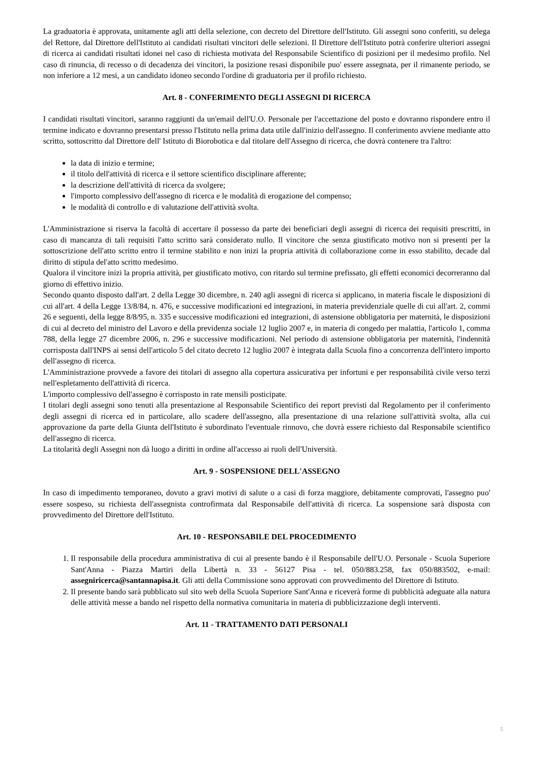La graduatoria è approvata, unitamente agli atti della selezione, con decreto del Direttore dell'Istituto. Gli assegni sono conferiti, su delega del Rettore, dal Direttore dell'Istituto ai candidati risultati vincitori delle selezioni. Il Direttore dell'Istituto potrà conferire ulteriori assegni di ricerca ai candidati risultati idonei nel caso di richiesta motivata del Responsabile Scientifico di posizioni per il medesimo profilo. Nel caso di rinuncia, di recesso o di decadenza dei vincitori, la posizione resasi disponibile puo' essere assegnata, per il rimanente periodo, se non inferiore a 12 mesi, a un candidato idoneo secondo l'ordine di graduatoria per il profilo richiesto.
Art. 8 - CONFERIMENTO DEGLI ASSEGNI DI RICERCA
I candidati risultati vincitori, saranno raggiunti da un'email dell'U.O. Personale per l'accettazione del posto e dovranno rispondere entro il termine indicato e dovranno presentarsi presso l'Istituto nella prima data utile dall'inizio dell'assegno. Il conferimento avviene mediante atto scritto, sottoscritto dal Direttore dell' Istituto di Biorobotica e dal titolare dell'Assegno di ricerca, che dovrà contenere tra l'altro:
la data di inizio e termine;
il titolo dell'attività di ricerca e il settore scientifico disciplinare afferente;
la descrizione dell'attività di ricerca da svolgere;
l'importo complessivo dell'assegno di ricerca e le modalità di erogazione del compenso;
le modalità di controllo e di valutazione dell'attività svolta.
L'Amministrazione si riserva la facoltà di accertare il possesso da parte dei beneficiari degli assegni di ricerca dei requisiti prescritti, in caso di mancanza di tali requisiti l'atto scritto sarà considerato nullo. Il vincitore che senza giustificato motivo non si presenti per la sottoscrizione dell'atto scritto entro il termine stabilito e non inizi la propria attività di collaborazione come in esso stabilito, decade dal diritto di stipula del'atto scritto medesimo.
Qualora il vincitore inizi la propria attività, per giustificato motivo, con ritardo sul termine prefissato, gli effetti economici decorreranno dal giorno di effettivo inizio.
Secondo quanto disposto dall'art. 2 della Legge 30 dicembre, n. 240 agli assegni di ricerca si applicano, in materia fiscale le disposizioni di cui all'art. 4 della Legge 13/8/84, n. 476, e successive modificazioni ed integrazioni, in materia previdenziale quelle di cui all'art. 2, commi 26 e seguenti, della legge 8/8/95, n. 335 e successive modificazioni ed integrazioni, di astensione obbligatoria per maternità, le disposizioni di cui al decreto del ministro del Lavoro e della previdenza sociale 12 luglio 2007 e, in materia di congedo per malattia, l'articolo 1, comma 788, della legge 27 dicembre 2006, n. 296 e successive modificazioni. Nel periodo di astensione obbligatoria per maternità, l'indennità corrisposta dall'INPS ai sensi dell'articolo 5 del citato decreto 12 luglio 2007 è integrata dalla Scuola fino a concorrenza dell'intero importo dell'assegno di ricerca.
L'Amministrazione provvede a favore dei titolari di assegno alla copertura assicurativa per infortuni e per responsabilità civile verso terzi nell'espletamento dell'attività di ricerca.
L'importo complessivo dell'assegno è corrisposto in rate mensili posticipate.
I titolari degli assegni sono tenuti alla presentazione al Responsabile Scientifico dei report previsti dal Regolamento per il conferimento degli assegni di ricerca ed in particolare, allo scadere dell'assegno, alla presentazione di una relazione sull'attività svolta, alla cui approvazione da parte della Giunta dell'Istituto è subordinato l'eventuale rinnovo, che dovrà essere richiesto dal Responsabile scientifico dell'assegno di ricerca.
La titolarità degli Assegni non dà luogo a diritti in ordine all'accesso ai ruoli dell'Università.
Art. 9 - SOSPENSIONE DELL'ASSEGNO
In caso di impedimento temporaneo, dovuto a gravi motivi di salute o a casi di forza maggiore, debitamente comprovati, l'assegno puo' essere sospeso, su richiesta dell'assegnista controfirmata dal Responsabile dell'attività di ricerca. La sospensione sarà disposta con provvedimento del Direttore dell'Istituto.
Art. 10 - RESPONSABILE DEL PROCEDIMENTO
1. Il responsabile della procedura amministrativa di cui al presente bando è il Responsabile dell'U.O. Personale - Scuola Superiore Sant'Anna - Piazza Martiri della Libertà n. 33 - 56127 Pisa - tel. 050/883.258, fax 050/883502, e-mail: assegniricerca@santannapisa.it. Gli atti della Commissione sono approvati con provvedimento del Direttore di Istituto.
2. Il presente bando sarà pubblicato sul sito web della Scuola Superiore Sant'Anna e riceverà forme di pubblicità adeguate alla natura delle attività messe a bando nel rispetto della normativa comunitaria in materia di pubblicizzazione degli interventi.
Art. 11 - TRATTAMENTO DATI PERSONALI
5